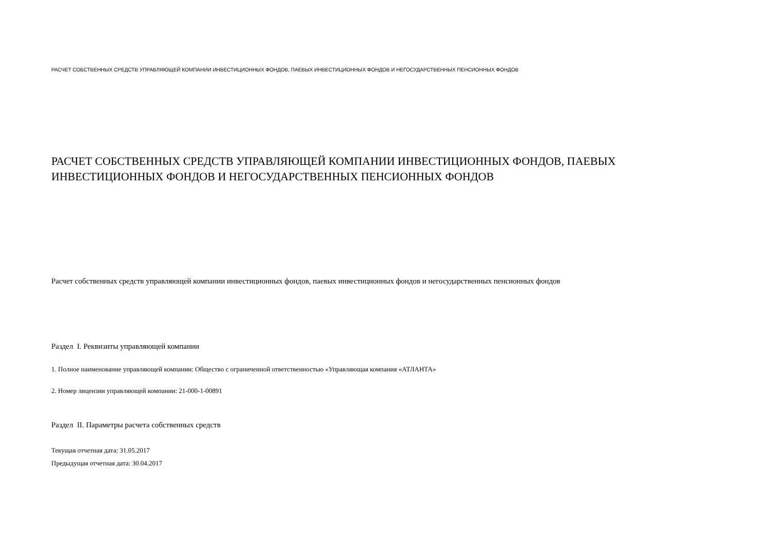РАСЧЕТ СОБСТВЕННЫХ СРЕДСТВ УПРАВЛЯЮЩЕЙ КОМПАНИИ ИНВЕСТИЦИОННЫХ ФОНДОВ, ПАЕВЫХ ИНВЕСТИЦИОННЫХ ФОНДОВ И НЕГОСУДАРСТВЕННЫХ ПЕНСИОННЫХ ФОНДОВ
РАСЧЕТ СОБСТВЕННЫХ СРЕДСТВ УПРАВЛЯЮЩЕЙ КОМПАНИИ ИНВЕСТИЦИОННЫХ ФОНДОВ, ПАЕВЫХ ИНВЕСТИЦИОННЫХ ФОНДОВ И НЕГОСУДАРСТВЕННЫХ ПЕНСИОННЫХ ФОНДОВ
Расчет собственных средств управляющей компании инвестиционных фондов, паевых инвестиционных фондов и негосударственных пенсионных фондов
Раздел I. Реквизиты управляющей компании
1. Полное наименование управляющей компании: Общество с ограниченной ответственностью «Управляющая компания «АТЛАНТА»
2. Номер лицензии управляющей компании: 21-000-1-00891
Раздел II. Параметры расчета собственных средств
Текущая отчетная дата: 31.05.2017
Предыдущая отчетная дата: 30.04.2017